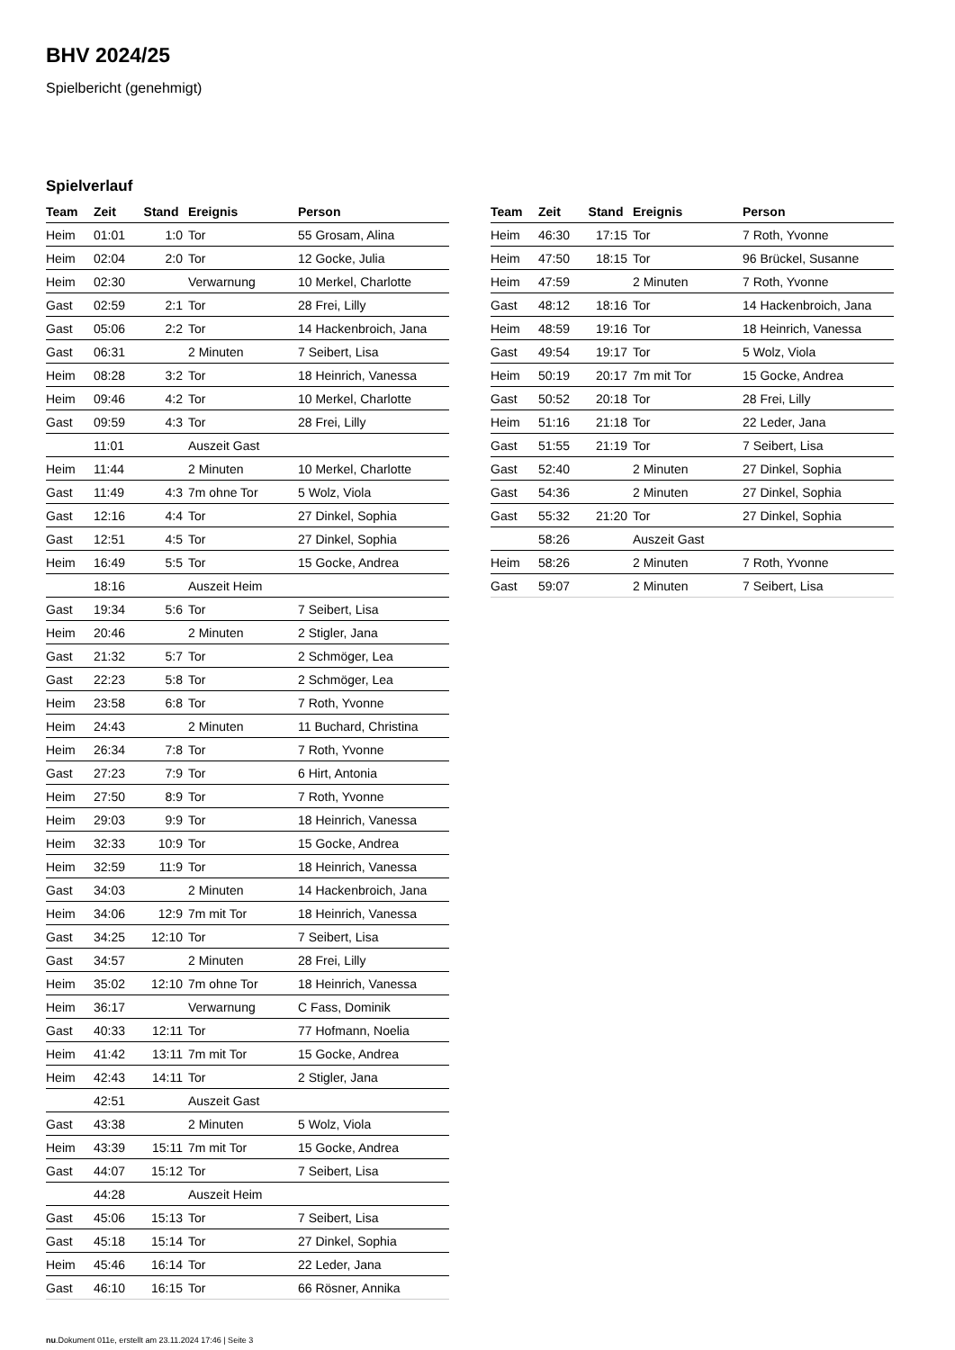BHV 2024/25
Spielbericht (genehmigt)
Spielverlauf
| Team | Zeit | Stand | Ereignis | Person |
| --- | --- | --- | --- | --- |
| Heim | 01:01 | 1:0 | Tor | 55 Grosam, Alina |
| Heim | 02:04 | 2:0 | Tor | 12 Gocke, Julia |
| Heim | 02:30 | | Verwarnung | 10 Merkel, Charlotte |
| Gast | 02:59 | 2:1 | Tor | 28 Frei, Lilly |
| Gast | 05:06 | 2:2 | Tor | 14 Hackenbroich, Jana |
| Gast | 06:31 | | 2 Minuten | 7 Seibert, Lisa |
| Heim | 08:28 | 3:2 | Tor | 18 Heinrich, Vanessa |
| Heim | 09:46 | 4:2 | Tor | 10 Merkel, Charlotte |
| Gast | 09:59 | 4:3 | Tor | 28 Frei, Lilly |
| | 11:01 | | Auszeit Gast | |
| Heim | 11:44 | | 2 Minuten | 10 Merkel, Charlotte |
| Gast | 11:49 | 4:3 | 7m ohne Tor | 5 Wolz, Viola |
| Gast | 12:16 | 4:4 | Tor | 27 Dinkel, Sophia |
| Gast | 12:51 | 4:5 | Tor | 27 Dinkel, Sophia |
| Heim | 16:49 | 5:5 | Tor | 15 Gocke, Andrea |
| | 18:16 | | Auszeit Heim | |
| Gast | 19:34 | 5:6 | Tor | 7 Seibert, Lisa |
| Heim | 20:46 | | 2 Minuten | 2 Stigler, Jana |
| Gast | 21:32 | 5:7 | Tor | 2 Schmöger, Lea |
| Gast | 22:23 | 5:8 | Tor | 2 Schmöger, Lea |
| Heim | 23:58 | 6:8 | Tor | 7 Roth, Yvonne |
| Heim | 24:43 | | 2 Minuten | 11 Buchard, Christina |
| Heim | 26:34 | 7:8 | Tor | 7 Roth, Yvonne |
| Gast | 27:23 | 7:9 | Tor | 6 Hirt, Antonia |
| Heim | 27:50 | 8:9 | Tor | 7 Roth, Yvonne |
| Heim | 29:03 | 9:9 | Tor | 18 Heinrich, Vanessa |
| Heim | 32:33 | 10:9 | Tor | 15 Gocke, Andrea |
| Heim | 32:59 | 11:9 | Tor | 18 Heinrich, Vanessa |
| Gast | 34:03 | | 2 Minuten | 14 Hackenbroich, Jana |
| Heim | 34:06 | 12:9 | 7m mit Tor | 18 Heinrich, Vanessa |
| Gast | 34:25 | 12:10 | Tor | 7 Seibert, Lisa |
| Gast | 34:57 | | 2 Minuten | 28 Frei, Lilly |
| Heim | 35:02 | 12:10 | 7m ohne Tor | 18 Heinrich, Vanessa |
| Heim | 36:17 | | Verwarnung | C Fass, Dominik |
| Gast | 40:33 | 12:11 | Tor | 77 Hofmann, Noelia |
| Heim | 41:42 | 13:11 | 7m mit Tor | 15 Gocke, Andrea |
| Heim | 42:43 | 14:11 | Tor | 2 Stigler, Jana |
| | 42:51 | | Auszeit Gast | |
| Gast | 43:38 | | 2 Minuten | 5 Wolz, Viola |
| Heim | 43:39 | 15:11 | 7m mit Tor | 15 Gocke, Andrea |
| Gast | 44:07 | 15:12 | Tor | 7 Seibert, Lisa |
| | 44:28 | | Auszeit Heim | |
| Gast | 45:06 | 15:13 | Tor | 7 Seibert, Lisa |
| Gast | 45:18 | 15:14 | Tor | 27 Dinkel, Sophia |
| Heim | 45:46 | 16:14 | Tor | 22 Leder, Jana |
| Gast | 46:10 | 16:15 | Tor | 66 Rösner, Annika |
| Team | Zeit | Stand | Ereignis | Person |
| --- | --- | --- | --- | --- |
| Heim | 46:30 | 17:15 | Tor | 7 Roth, Yvonne |
| Heim | 47:50 | 18:15 | Tor | 96 Brückel, Susanne |
| Heim | 47:59 | | 2 Minuten | 7 Roth, Yvonne |
| Gast | 48:12 | 18:16 | Tor | 14 Hackenbroich, Jana |
| Heim | 48:59 | 19:16 | Tor | 18 Heinrich, Vanessa |
| Gast | 49:54 | 19:17 | Tor | 5 Wolz, Viola |
| Heim | 50:19 | 20:17 | 7m mit Tor | 15 Gocke, Andrea |
| Gast | 50:52 | 20:18 | Tor | 28 Frei, Lilly |
| Heim | 51:16 | 21:18 | Tor | 22 Leder, Jana |
| Gast | 51:55 | 21:19 | Tor | 7 Seibert, Lisa |
| Gast | 52:40 | | 2 Minuten | 27 Dinkel, Sophia |
| Gast | 54:36 | | 2 Minuten | 27 Dinkel, Sophia |
| Gast | 55:32 | 21:20 | Tor | 27 Dinkel, Sophia |
| | 58:26 | | Auszeit Gast | |
| Heim | 58:26 | | 2 Minuten | 7 Roth, Yvonne |
| Gast | 59:07 | | 2 Minuten | 7 Seibert, Lisa |
nu.Dokument 011e, erstellt am 23.11.2024 17:46 | Seite 3